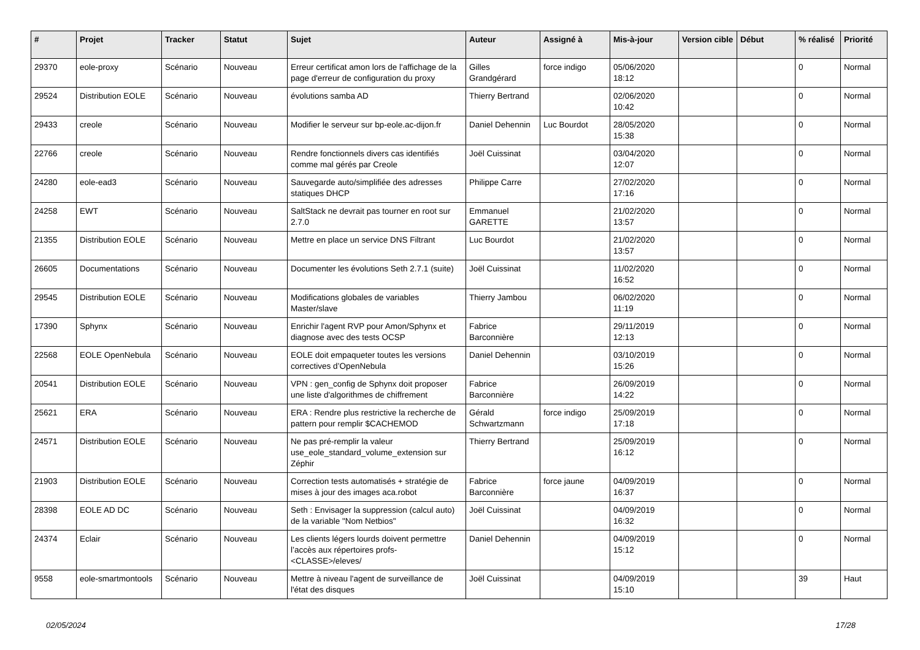| # | Projet | Tracker | Statut | Sujet | Auteur | Assigné à | Mis-à-jour | Version cible | Début | % réalisé | Priorité |
| --- | --- | --- | --- | --- | --- | --- | --- | --- | --- | --- | --- |
| 29370 | eole-proxy | Scénario | Nouveau | Erreur certificat amon lors de l'affichage de la page d'erreur de configuration du proxy | Gilles Grandgérard | force indigo | 05/06/2020 18:12 | | | 0 | Normal |
| 29524 | Distribution EOLE | Scénario | Nouveau | évolutions samba AD | Thierry Bertrand | | 02/06/2020 10:42 | | | 0 | Normal |
| 29433 | creole | Scénario | Nouveau | Modifier le serveur sur bp-eole.ac-dijon.fr | Daniel Dehennin | Luc Bourdot | 28/05/2020 15:38 | | | 0 | Normal |
| 22766 | creole | Scénario | Nouveau | Rendre fonctionnels divers cas identifiés comme mal gérés par Creole | Joël Cuissinat | | 03/04/2020 12:07 | | | 0 | Normal |
| 24280 | eole-ead3 | Scénario | Nouveau | Sauvegarde auto/simplifiée des adresses statiques DHCP | Philippe Carre | | 27/02/2020 17:16 | | | 0 | Normal |
| 24258 | EWT | Scénario | Nouveau | SaltStack ne devrait pas tourner en root sur 2.7.0 | Emmanuel GARETTE | | 21/02/2020 13:57 | | | 0 | Normal |
| 21355 | Distribution EOLE | Scénario | Nouveau | Mettre en place un service DNS Filtrant | Luc Bourdot | | 21/02/2020 13:57 | | | 0 | Normal |
| 26605 | Documentations | Scénario | Nouveau | Documenter les évolutions Seth 2.7.1 (suite) | Joël Cuissinat | | 11/02/2020 16:52 | | | 0 | Normal |
| 29545 | Distribution EOLE | Scénario | Nouveau | Modifications globales de variables Master/slave | Thierry Jambou | | 06/02/2020 11:19 | | | 0 | Normal |
| 17390 | Sphynx | Scénario | Nouveau | Enrichir l'agent RVP pour Amon/Sphynx et diagnose avec des tests OCSP | Fabrice Barconnière | | 29/11/2019 12:13 | | | 0 | Normal |
| 22568 | EOLE OpenNebula | Scénario | Nouveau | EOLE doit empaqueter toutes les versions correctives d’OpenNebula | Daniel Dehennin | | 03/10/2019 15:26 | | | 0 | Normal |
| 20541 | Distribution EOLE | Scénario | Nouveau | VPN : gen_config de Sphynx doit proposer une liste d'algorithmes de chiffrement | Fabrice Barconnière | | 26/09/2019 14:22 | | | 0 | Normal |
| 25621 | ERA | Scénario | Nouveau | ERA : Rendre plus restrictive la recherche de pattern pour remplir $CACHEMOD | Gérald Schwartzmann | force indigo | 25/09/2019 17:18 | | | 0 | Normal |
| 24571 | Distribution EOLE | Scénario | Nouveau | Ne pas pré-remplir la valeur use_eole_standard_volume_extension sur Zéphir | Thierry Bertrand | | 25/09/2019 16:12 | | | 0 | Normal |
| 21903 | Distribution EOLE | Scénario | Nouveau | Correction tests automatisés + stratégie de mises à jour des images aca.robot | Fabrice Barconnière | force jaune | 04/09/2019 16:37 | | | 0 | Normal |
| 28398 | EOLE AD DC | Scénario | Nouveau | Seth : Envisager la suppression (calcul auto) de la variable "Nom Netbios" | Joël Cuissinat | | 04/09/2019 16:32 | | | 0 | Normal |
| 24374 | Eclair | Scénario | Nouveau | Les clients légers lourds doivent permettre l’accès aux répertoires profs-<CLASSE>/eleves/ | Daniel Dehennin | | 04/09/2019 15:12 | | | 0 | Normal |
| 9558 | eole-smartmontools | Scénario | Nouveau | Mettre à niveau l'agent de surveillance de l'état des disques | Joël Cuissinat | | 04/09/2019 15:10 | | | 39 | Haut |
02/05/2024 17/28